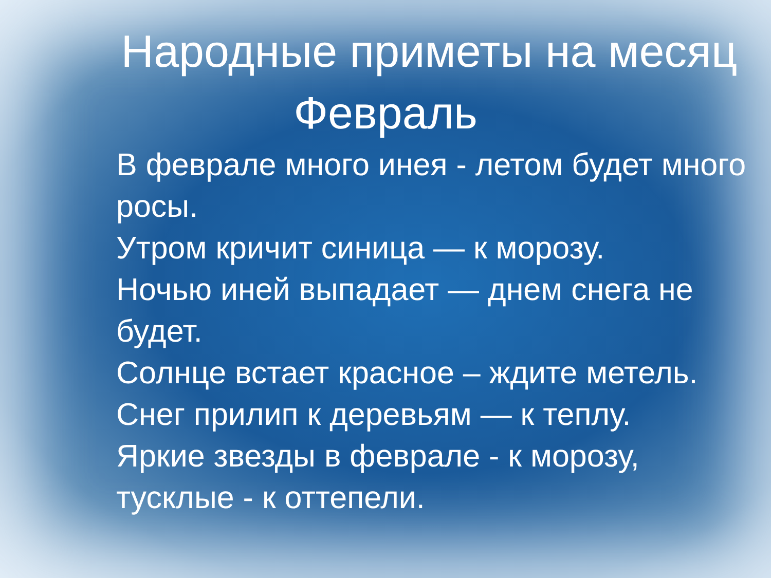Народные приметы на месяц
Февраль
В феврале много инея - летом будет много росы.
Утром кричит синица — к морозу.
Ночью иней выпадает — днем снега не будет.
Солнце встает красное – ждите метель.
Снег прилип к деревьям — к теплу.
Яркие звезды в феврале - к морозу, тусклые - к оттепели.